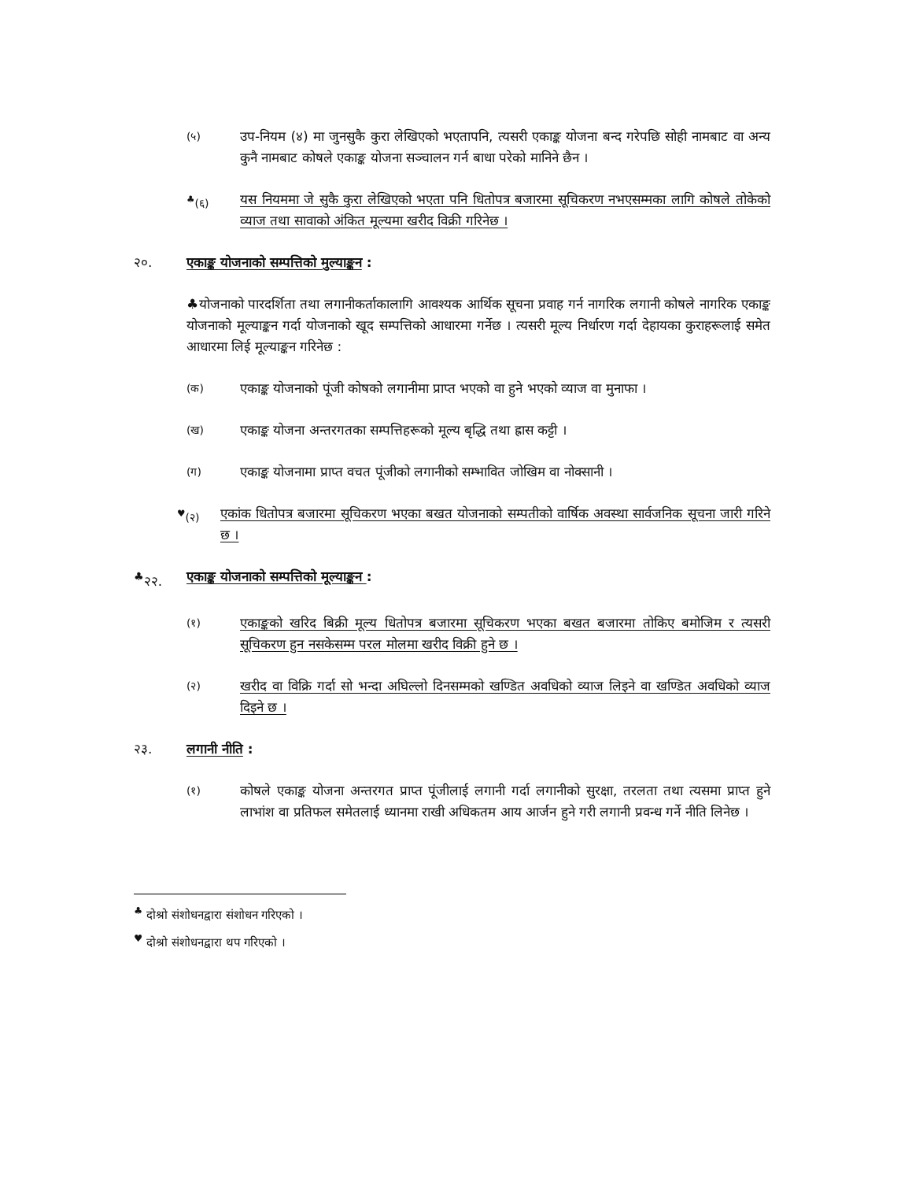(५)
उप-नियम (४) मा जुनसुकै कुरा लेखिएको भएतापनि, त्यसरी एकाङ्क योजना बन्द गरेपछि सोही नामबाट वा अन्य कुनै नामबाट कोषले एकाङ्क योजना सञ्चालन गर्न बाधा परेको मानिने छैन ।
<sup>♣</sup>(६)
यस नियममा जे सुकै कुरा लेखिएको भएता पनि धितोपत्र बजारमा सूचिकरण नभएसम्मका लागि कोषले तोकेको व्याज तथा सावाको अंकित मूल्यमा खरीद विक्री गरिनेछ ।
२०. एकाङ्क योजनाको सम्पत्तिको मुल्याङ्कन :
♣योजनाको पारदर्शिता तथा लगानीकर्ताकालागि आवश्यक आर्थिक सूचना प्रवाह गर्न नागरिक लगानी कोषले नागरिक एकाङ्क योजनाको मूल्याङ्कन गर्दा योजनाको खूद सम्पत्तिको आधारमा गर्नेछ । त्यसरी मूल्य निर्धारण गर्दा देहायका कुराहरूलाई समेत आधारमा लिई मूल्याङ्कन गरिनेछ :
(क)
एकाङ्क योजनाको पूंजी कोषको लगानीमा प्राप्त भएको वा हुने भएको व्याज वा मुनाफा ।
(ख)
एकाङ्क योजना अन्तरगतका सम्पत्तिहरूको मूल्य बृद्धि तथा ह्रास कट्टी ।
(ग)
एकाङ्क योजनामा प्राप्त वचत पूंजीको लगानीको सम्भावित जोखिम वा नोक्सानी ।
<sup>♥</sup>(२)
एकांक धितोपत्र बजारमा सूचिकरण भएका बखत योजनाको सम्पतीको वार्षिक अवस्था सार्वजनिक सूचना जारी गरिने छ ।
<sup>♣</sup>२२. एकाङ्क योजनाको सम्पत्तिको मूल्याङ्कन :
(१)
एकाङ्कको खरिद बिक्री मूल्य धितोपत्र बजारमा सूचिकरण भएका बखत बजारमा तोकिए बमोजिम र त्यसरी सूचिकरण हुन नसकेसम्म परल मोलमा खरीद विक्री हुने छ ।
(२)
खरीद वा विक्रि गर्दा सो भन्दा अघिल्लो दिनसम्मको खण्डित अवधिको व्याज लिइने वा खण्डित अवधिको व्याज दिइने छ ।
२३. लगानी नीति :
(१)
कोषले एकाङ्क योजना अन्तरगत प्राप्त पूंजीलाई लगानी गर्दा लगानीको सुरक्षा, तरलता तथा त्यसमा प्राप्त हुने लाभांश वा प्रतिफल समेतलाई ध्यानमा राखी अधिकतम आय आर्जन हुने गरी लगानी प्रवन्ध गर्ने नीति लिनेछ ।
<sup>♣</sup> दोश्रो संशोधनद्वारा संशोधन गरिएको ।
<sup>♥</sup> दोश्रो संशोधनद्वारा थप गरिएको ।